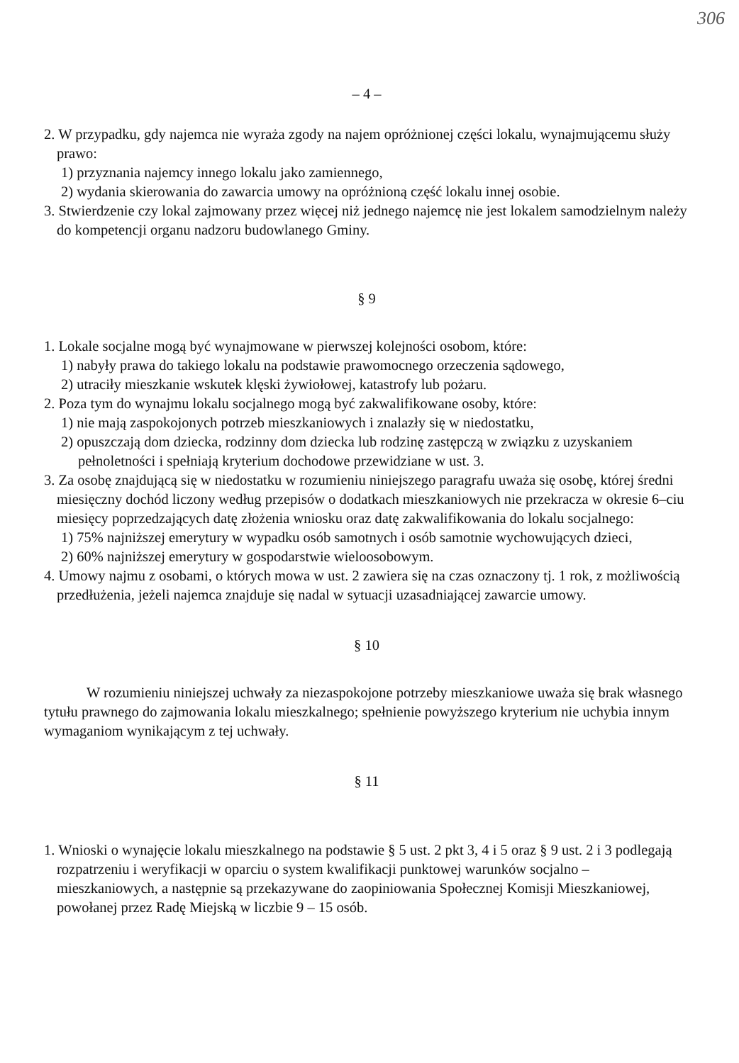306
– 4 –
2. W przypadku, gdy najemca nie wyraża zgody na najem opróżnionej części lokalu, wynajmującemu służy prawo:
1) przyznania najemcy innego lokalu jako zamiennego,
2) wydania skierowania do zawarcia umowy na opróżnioną część lokalu innej osobie.
3. Stwierdzenie czy lokal zajmowany przez więcej niż jednego najemcę nie jest lokalem samodzielnym należy do kompetencji organu nadzoru budowlanego Gminy.
§ 9
1. Lokale socjalne mogą być wynajmowane w pierwszej kolejności osobom, które:
1) nabyły prawa do takiego lokalu na podstawie prawomocnego orzeczenia sądowego,
2) utraciły mieszkanie wskutek klęski żywiołowej, katastrofy lub pożaru.
2. Poza tym do wynajmu lokalu socjalnego mogą być zakwalifikowane osoby, które:
1) nie mają zaspokojonych potrzeb mieszkaniowych i znalazły się w niedostatku,
2) opuszczają dom dziecka, rodzinny dom dziecka lub rodzinę zastępczą w związku z uzyskaniem pełnoletności i spełniają kryterium dochodowe przewidziane w ust. 3.
3. Za osobę znajdującą się w niedostatku w rozumieniu niniejszego paragrafu uważa się osobę, której średni miesięczny dochód liczony według przepisów o dodatkach mieszkaniowych nie przekracza w okresie 6–ciu miesięcy poprzedzających datę złożenia wniosku oraz datę zakwalifikowania do lokalu socjalnego:
1) 75% najniższej emerytury w wypadku osób samotnych i osób samotnie wychowujących dzieci,
2) 60% najniższej emerytury w gospodarstwie wieloosobowym.
4. Umowy najmu z osobami, o których mowa w ust. 2 zawiera się na czas oznaczony tj. 1 rok, z możliwością przedłużenia, jeżeli najemca znajduje się nadal w sytuacji uzasadniającej zawarcie umowy.
§ 10
W rozumieniu niniejszej uchwały za niezaspokojone potrzeby mieszkaniowe uważa się brak własnego tytułu prawnego do zajmowania lokalu mieszkalnego; spełnienie powyższego kryterium nie uchybia innym wymaganiom wynikającym z tej uchwały.
§ 11
1. Wnioski o wynajęcie lokalu mieszkalnego na podstawie § 5 ust. 2 pkt 3, 4 i 5 oraz § 9 ust. 2 i 3 podlegają rozpatrzeniu i weryfikacji w oparciu o system kwalifikacji punktowej warunków socjalno – mieszkaniowych, a następnie są przekazywane do zaopiniowania Społecznej Komisji Mieszkaniowej, powołanej przez Radę Miejską w liczbie 9 – 15 osób.